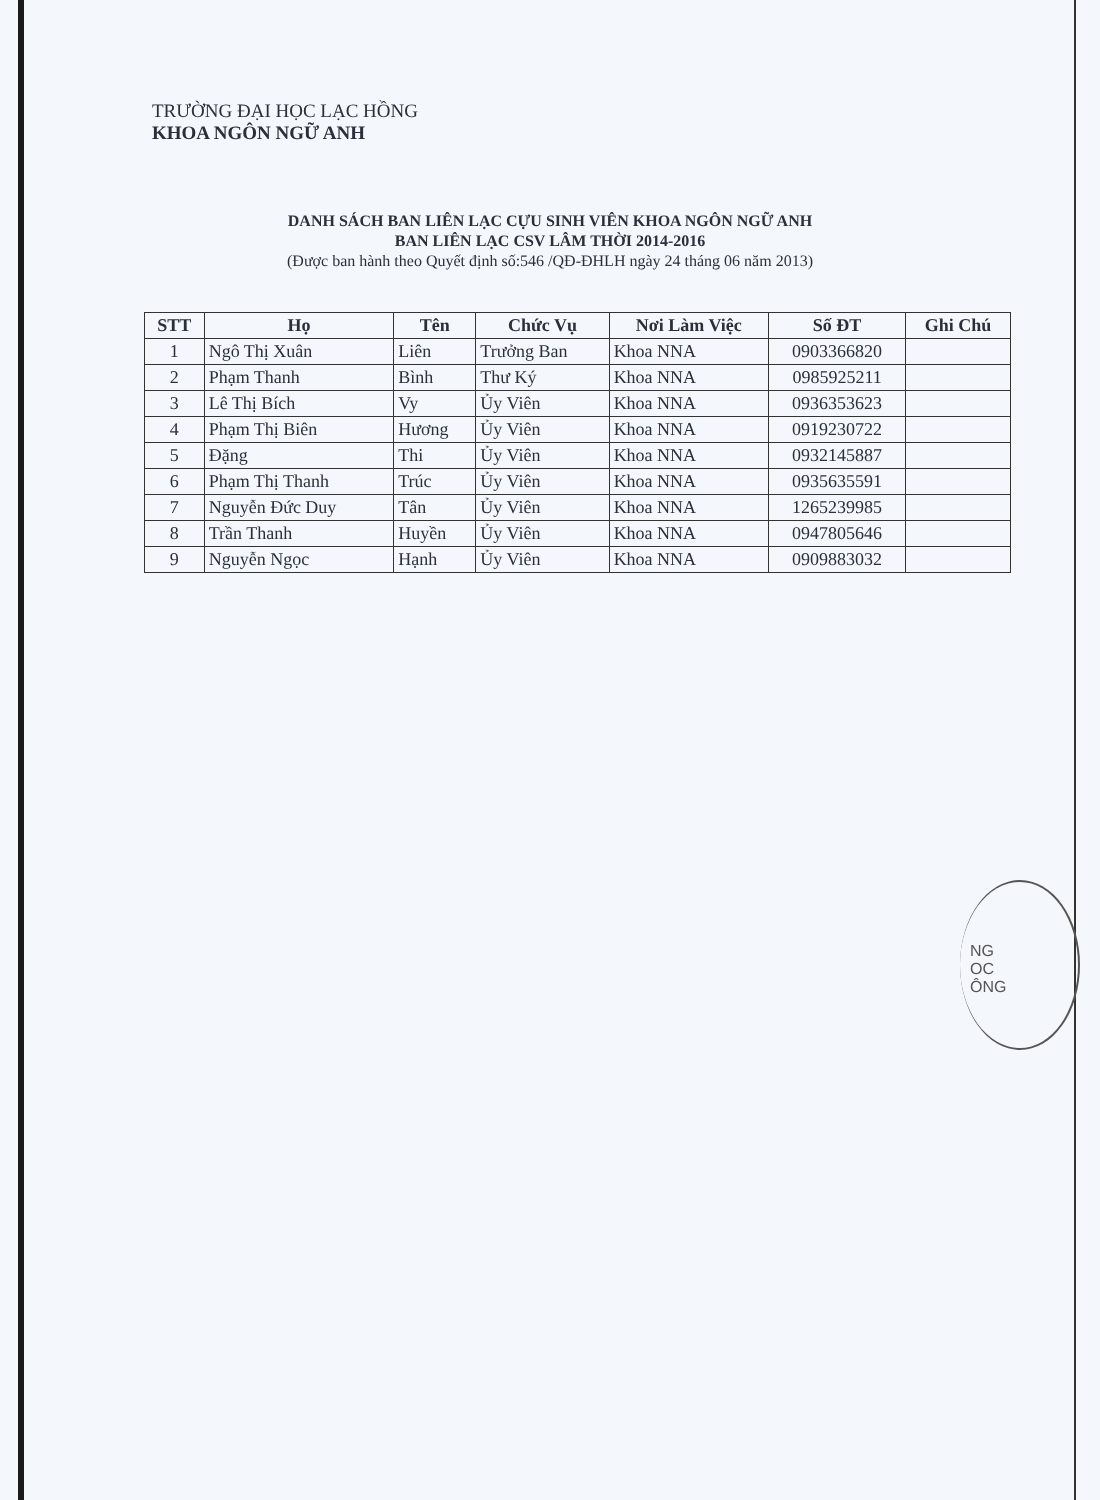TRƯỜNG ĐẠI HỌC LẠC HỒNG
KHOA NGÔN NGỮ ANH
DANH SÁCH BAN LIÊN LẠC CỰU SINH VIÊN KHOA NGÔN NGỮ ANH
BAN LIÊN LẠC CSV LÂM THỜI 2014-2016
(Được ban hành theo Quyết định số:546 /QĐ-ĐHLH ngày 24 tháng 06 năm 2013)
| STT | Họ | Tên | Chức Vụ | Nơi Làm Việc | Số ĐT | Ghi Chú |
| --- | --- | --- | --- | --- | --- | --- |
| 1 | Ngô Thị Xuân | Liên | Trưởng Ban | Khoa NNA | 0903366820 | |
| 2 | Phạm Thanh | Bình | Thư Ký | Khoa NNA | 0985925211 | |
| 3 | Lê Thị Bích | Vy | Ủy Viên | Khoa NNA | 0936353623 | |
| 4 | Phạm Thị Biên | Hương | Ủy Viên | Khoa NNA | 0919230722 | |
| 5 | Đặng | Thi | Ủy Viên | Khoa NNA | 0932145887 | |
| 6 | Phạm Thị Thanh | Trúc | Ủy Viên | Khoa NNA | 0935635591 | |
| 7 | Nguyễn Đức Duy | Tân | Ủy Viên | Khoa NNA | 1265239985 | |
| 8 | Trần Thanh | Huyền | Ủy Viên | Khoa NNA | 0947805646 | |
| 9 | Nguyễn Ngọc | Hạnh | Ủy Viên | Khoa NNA | 0909883032 | |
NG
OC
ÔNG